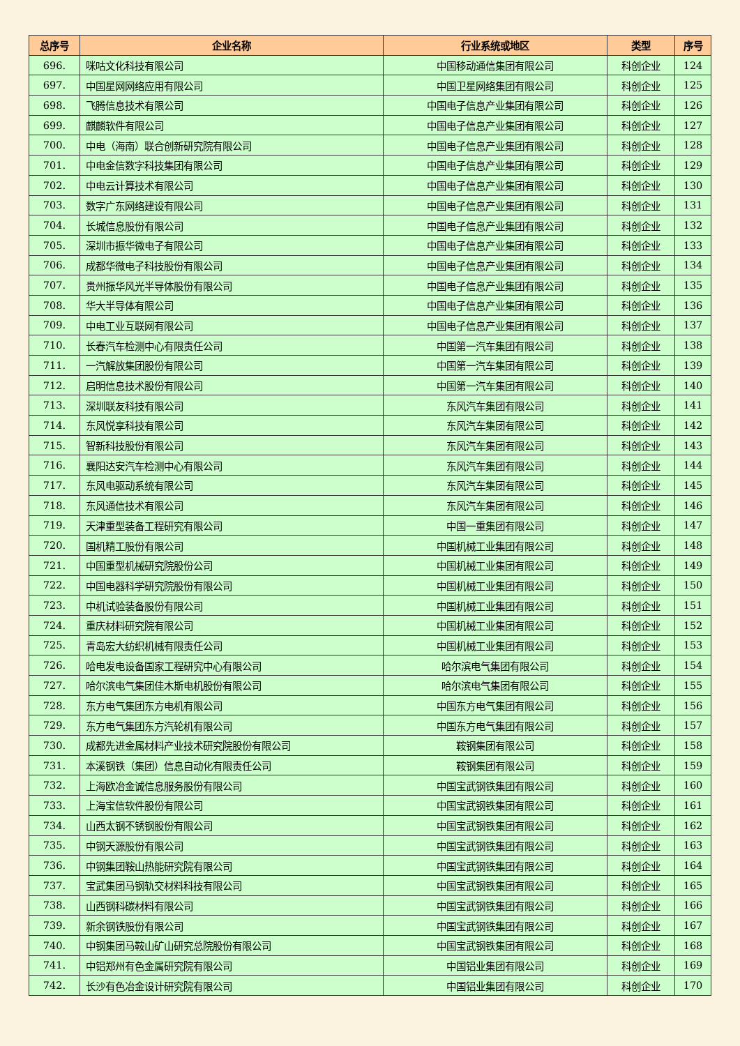| 总序号 | 企业名称 | 行业系统或地区 | 类型 | 序号 |
| --- | --- | --- | --- | --- |
| 696. | 咪咕文化科技有限公司 | 中国移动通信集团有限公司 | 科创企业 | 124 |
| 697. | 中国星网网络应用有限公司 | 中国卫星网络集团有限公司 | 科创企业 | 125 |
| 698. | 飞腾信息技术有限公司 | 中国电子信息产业集团有限公司 | 科创企业 | 126 |
| 699. | 麒麟软件有限公司 | 中国电子信息产业集团有限公司 | 科创企业 | 127 |
| 700. | 中电（海南）联合创新研究院有限公司 | 中国电子信息产业集团有限公司 | 科创企业 | 128 |
| 701. | 中电金信数字科技集团有限公司 | 中国电子信息产业集团有限公司 | 科创企业 | 129 |
| 702. | 中电云计算技术有限公司 | 中国电子信息产业集团有限公司 | 科创企业 | 130 |
| 703. | 数字广东网络建设有限公司 | 中国电子信息产业集团有限公司 | 科创企业 | 131 |
| 704. | 长城信息股份有限公司 | 中国电子信息产业集团有限公司 | 科创企业 | 132 |
| 705. | 深圳市振华微电子有限公司 | 中国电子信息产业集团有限公司 | 科创企业 | 133 |
| 706. | 成都华微电子科技股份有限公司 | 中国电子信息产业集团有限公司 | 科创企业 | 134 |
| 707. | 贵州振华风光半导体股份有限公司 | 中国电子信息产业集团有限公司 | 科创企业 | 135 |
| 708. | 华大半导体有限公司 | 中国电子信息产业集团有限公司 | 科创企业 | 136 |
| 709. | 中电工业互联网有限公司 | 中国电子信息产业集团有限公司 | 科创企业 | 137 |
| 710. | 长春汽车检测中心有限责任公司 | 中国第一汽车集团有限公司 | 科创企业 | 138 |
| 711. | 一汽解放集团股份有限公司 | 中国第一汽车集团有限公司 | 科创企业 | 139 |
| 712. | 启明信息技术股份有限公司 | 中国第一汽车集团有限公司 | 科创企业 | 140 |
| 713. | 深圳联友科技有限公司 | 东风汽车集团有限公司 | 科创企业 | 141 |
| 714. | 东风悦享科技有限公司 | 东风汽车集团有限公司 | 科创企业 | 142 |
| 715. | 智新科技股份有限公司 | 东风汽车集团有限公司 | 科创企业 | 143 |
| 716. | 襄阳达安汽车检测中心有限公司 | 东风汽车集团有限公司 | 科创企业 | 144 |
| 717. | 东风电驱动系统有限公司 | 东风汽车集团有限公司 | 科创企业 | 145 |
| 718. | 东风通信技术有限公司 | 东风汽车集团有限公司 | 科创企业 | 146 |
| 719. | 天津重型装备工程研究有限公司 | 中国一重集团有限公司 | 科创企业 | 147 |
| 720. | 国机精工股份有限公司 | 中国机械工业集团有限公司 | 科创企业 | 148 |
| 721. | 中国重型机械研究院股份公司 | 中国机械工业集团有限公司 | 科创企业 | 149 |
| 722. | 中国电器科学研究院股份有限公司 | 中国机械工业集团有限公司 | 科创企业 | 150 |
| 723. | 中机试验装备股份有限公司 | 中国机械工业集团有限公司 | 科创企业 | 151 |
| 724. | 重庆材料研究院有限公司 | 中国机械工业集团有限公司 | 科创企业 | 152 |
| 725. | 青岛宏大纺织机械有限责任公司 | 中国机械工业集团有限公司 | 科创企业 | 153 |
| 726. | 哈电发电设备国家工程研究中心有限公司 | 哈尔滨电气集团有限公司 | 科创企业 | 154 |
| 727. | 哈尔滨电气集团佳木斯电机股份有限公司 | 哈尔滨电气集团有限公司 | 科创企业 | 155 |
| 728. | 东方电气集团东方电机有限公司 | 中国东方电气集团有限公司 | 科创企业 | 156 |
| 729. | 东方电气集团东方汽轮机有限公司 | 中国东方电气集团有限公司 | 科创企业 | 157 |
| 730. | 成都先进金属材料产业技术研究院股份有限公司 | 鞍钢集团有限公司 | 科创企业 | 158 |
| 731. | 本溪钢铁（集团）信息自动化有限责任公司 | 鞍钢集团有限公司 | 科创企业 | 159 |
| 732. | 上海欧冶金诚信息服务股份有限公司 | 中国宝武钢铁集团有限公司 | 科创企业 | 160 |
| 733. | 上海宝信软件股份有限公司 | 中国宝武钢铁集团有限公司 | 科创企业 | 161 |
| 734. | 山西太钢不锈钢股份有限公司 | 中国宝武钢铁集团有限公司 | 科创企业 | 162 |
| 735. | 中钢天源股份有限公司 | 中国宝武钢铁集团有限公司 | 科创企业 | 163 |
| 736. | 中钢集团鞍山热能研究院有限公司 | 中国宝武钢铁集团有限公司 | 科创企业 | 164 |
| 737. | 宝武集团马钢轨交材料科技有限公司 | 中国宝武钢铁集团有限公司 | 科创企业 | 165 |
| 738. | 山西钢科碳材料有限公司 | 中国宝武钢铁集团有限公司 | 科创企业 | 166 |
| 739. | 新余钢铁股份有限公司 | 中国宝武钢铁集团有限公司 | 科创企业 | 167 |
| 740. | 中钢集团马鞍山矿山研究总院股份有限公司 | 中国宝武钢铁集团有限公司 | 科创企业 | 168 |
| 741. | 中铝郑州有色金属研究院有限公司 | 中国铝业集团有限公司 | 科创企业 | 169 |
| 742. | 长沙有色冶金设计研究院有限公司 | 中国铝业集团有限公司 | 科创企业 | 170 |